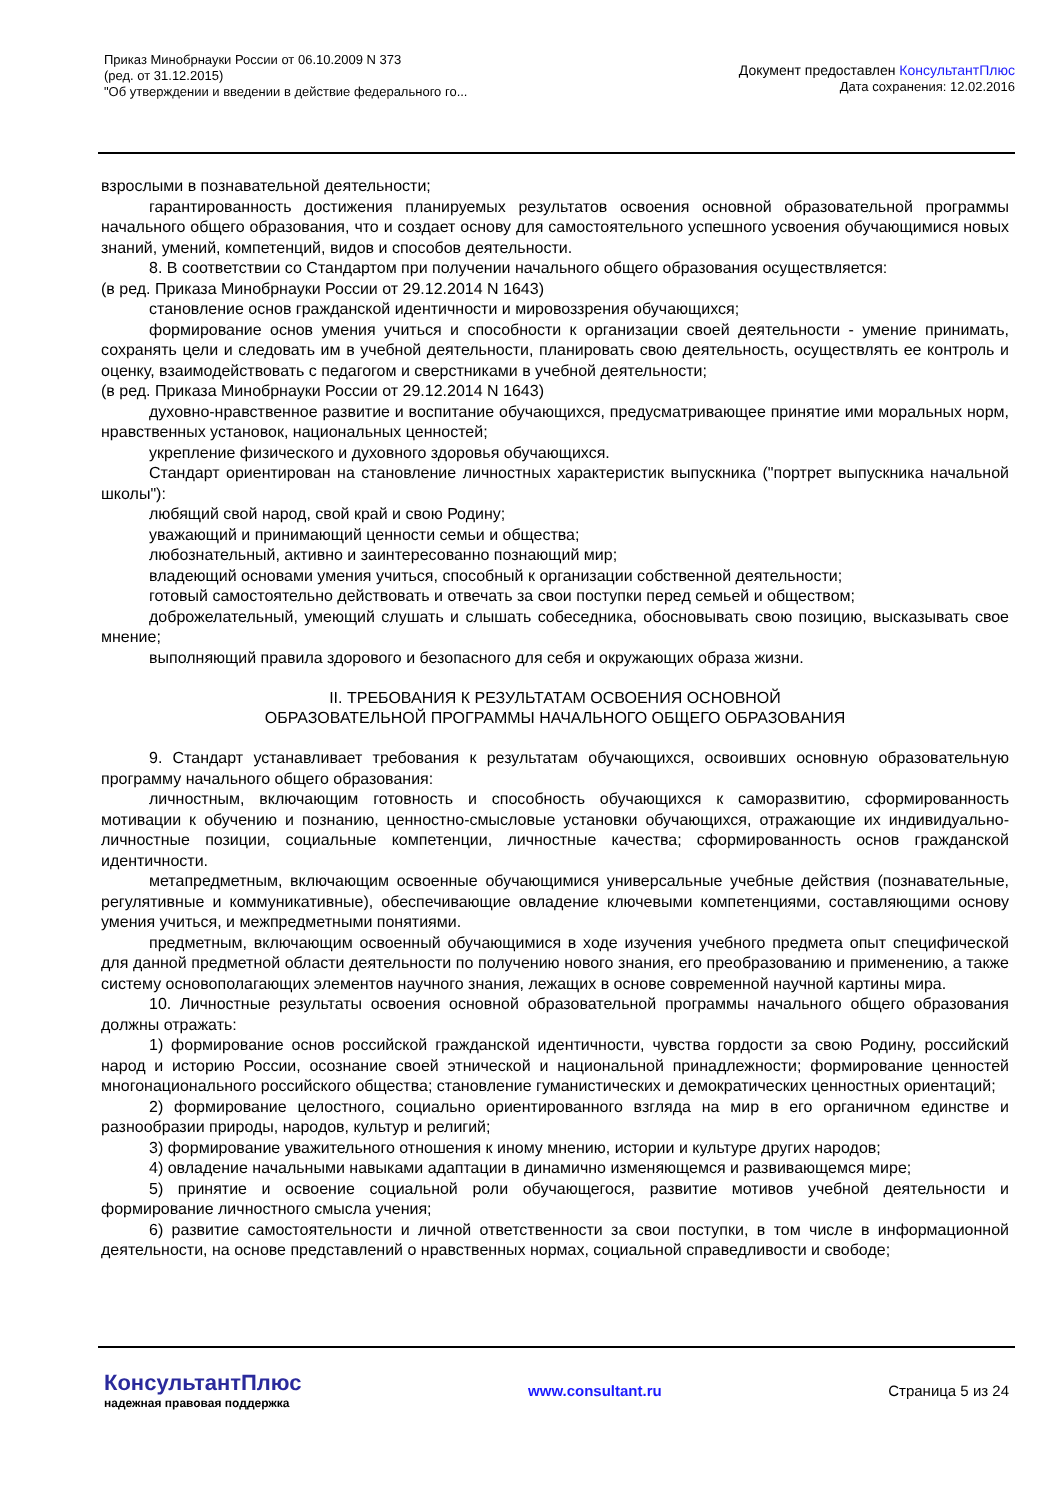Приказ Минобрнауки России от 06.10.2009 N 373
(ред. от 31.12.2015)
"Об утверждении и введении в действие федерального го...
Документ предоставлен КонсультантПлюс
Дата сохранения: 12.02.2016
взрослыми в познавательной деятельности;
гарантированность достижения планируемых результатов освоения основной образовательной программы начального общего образования, что и создает основу для самостоятельного успешного усвоения обучающимися новых знаний, умений, компетенций, видов и способов деятельности.
8. В соответствии со Стандартом при получении начального общего образования осуществляется:
(в ред. Приказа Минобрнауки России от 29.12.2014 N 1643)
становление основ гражданской идентичности и мировоззрения обучающихся;
формирование основ умения учиться и способности к организации своей деятельности - умение принимать, сохранять цели и следовать им в учебной деятельности, планировать свою деятельность, осуществлять ее контроль и оценку, взаимодействовать с педагогом и сверстниками в учебной деятельности;
(в ред. Приказа Минобрнауки России от 29.12.2014 N 1643)
духовно-нравственное развитие и воспитание обучающихся, предусматривающее принятие ими моральных норм, нравственных установок, национальных ценностей;
укрепление физического и духовного здоровья обучающихся.
Стандарт ориентирован на становление личностных характеристик выпускника ("портрет выпускника начальной школы"):
любящий свой народ, свой край и свою Родину;
уважающий и принимающий ценности семьи и общества;
любознательный, активно и заинтересованно познающий мир;
владеющий основами умения учиться, способный к организации собственной деятельности;
готовый самостоятельно действовать и отвечать за свои поступки перед семьей и обществом;
доброжелательный, умеющий слушать и слышать собеседника, обосновывать свою позицию, высказывать свое мнение;
выполняющий правила здорового и безопасного для себя и окружающих образа жизни.
II. ТРЕБОВАНИЯ К РЕЗУЛЬТАТАМ ОСВОЕНИЯ ОСНОВНОЙ
ОБРАЗОВАТЕЛЬНОЙ ПРОГРАММЫ НАЧАЛЬНОГО ОБЩЕГО ОБРАЗОВАНИЯ
9. Стандарт устанавливает требования к результатам обучающихся, освоивших основную образовательную программу начального общего образования:
личностным, включающим готовность и способность обучающихся к саморазвитию, сформированность мотивации к обучению и познанию, ценностно-смысловые установки обучающихся, отражающие их индивидуально-личностные позиции, социальные компетенции, личностные качества; сформированность основ гражданской идентичности.
метапредметным, включающим освоенные обучающимися универсальные учебные действия (познавательные, регулятивные и коммуникативные), обеспечивающие овладение ключевыми компетенциями, составляющими основу умения учиться, и межпредметными понятиями.
предметным, включающим освоенный обучающимися в ходе изучения учебного предмета опыт специфической для данной предметной области деятельности по получению нового знания, его преобразованию и применению, а также систему основополагающих элементов научного знания, лежащих в основе современной научной картины мира.
10. Личностные результаты освоения основной образовательной программы начального общего образования должны отражать:
1) формирование основ российской гражданской идентичности, чувства гордости за свою Родину, российский народ и историю России, осознание своей этнической и национальной принадлежности; формирование ценностей многонационального российского общества; становление гуманистических и демократических ценностных ориентаций;
2) формирование целостного, социально ориентированного взгляда на мир в его органичном единстве и разнообразии природы, народов, культур и религий;
3) формирование уважительного отношения к иному мнению, истории и культуре других народов;
4) овладение начальными навыками адаптации в динамично изменяющемся и развивающемся мире;
5) принятие и освоение социальной роли обучающегося, развитие мотивов учебной деятельности и формирование личностного смысла учения;
6) развитие самостоятельности и личной ответственности за свои поступки, в том числе в информационной деятельности, на основе представлений о нравственных нормах, социальной справедливости и свободе;
КонсультантПлюс
надежная правовая поддержка
www.consultant.ru Страница 5 из 24